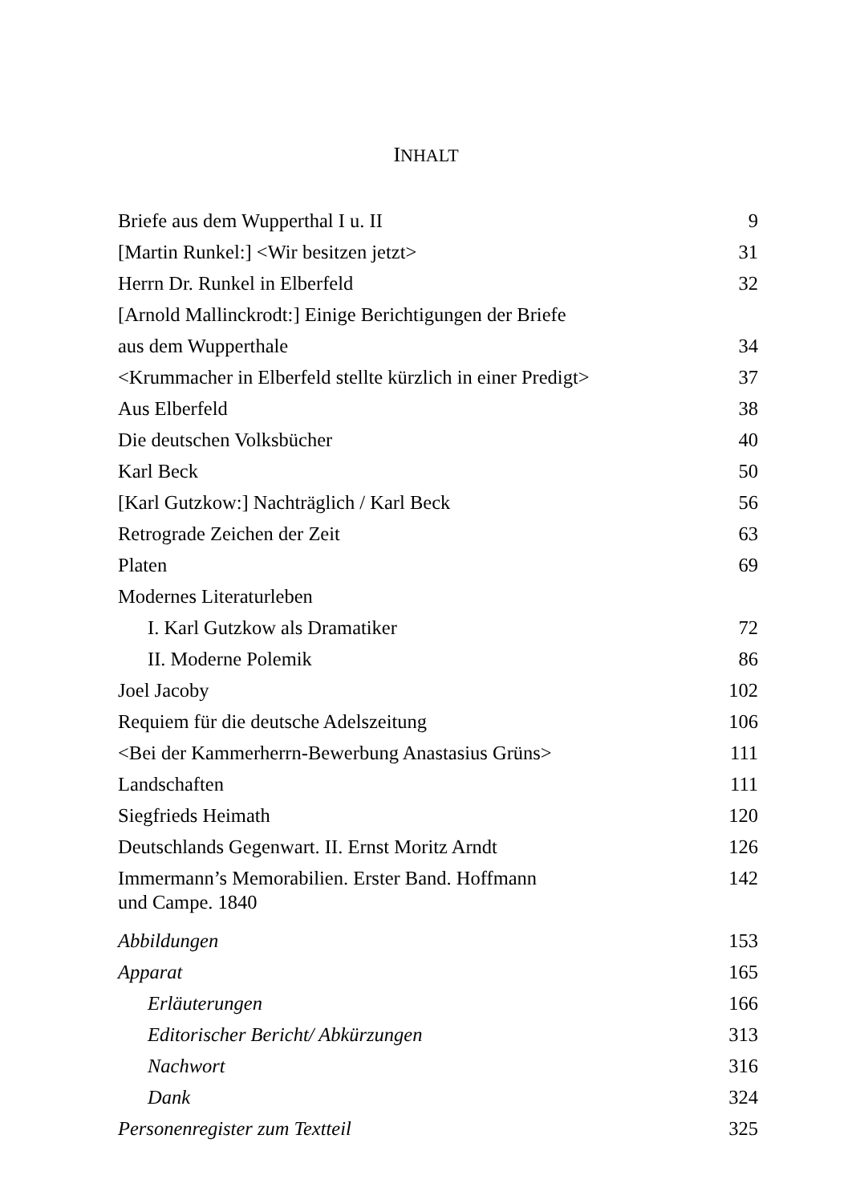INHALT
| Briefe aus dem Wupperthal I u. II | 9 |
| [Martin Runkel:] <Wir besitzen jetzt> | 31 |
| Herrn Dr. Runkel in Elberfeld | 32 |
| [Arnold Mallinckrodt:] Einige Berichtigungen der Briefe | |
| aus dem Wupperthale | 34 |
| <Krummacher in Elberfeld stellte kürzlich in einer Predigt> | 37 |
| Aus Elberfeld | 38 |
| Die deutschen Volksbücher | 40 |
| Karl Beck | 50 |
| [Karl Gutzkow:] Nachträglich / Karl Beck | 56 |
| Retrograde Zeichen der Zeit | 63 |
| Platen | 69 |
| Modernes Literaturleben | |
| I. Karl Gutzkow als Dramatiker | 72 |
| II. Moderne Polemik | 86 |
| Joel Jacoby | 102 |
| Requiem für die deutsche Adelszeitung | 106 |
| <Bei der Kammerherrn-Bewerbung Anastasius Grüns> | 111 |
| Landschaften | 111 |
| Siegfrieds Heimath | 120 |
| Deutschlands Gegenwart. II. Ernst Moritz Arndt | 126 |
| Immermann’s Memorabilien. Erster Band. Hoffmann und Campe. 1840 | 142 |
| Abbildungen | 153 |
| Apparat | 165 |
| Erläuterungen | 166 |
| Editorischer Bericht/ Abkürzungen | 313 |
| Nachwort | 316 |
| Dank | 324 |
| Personenregister zum Textteil | 325 |